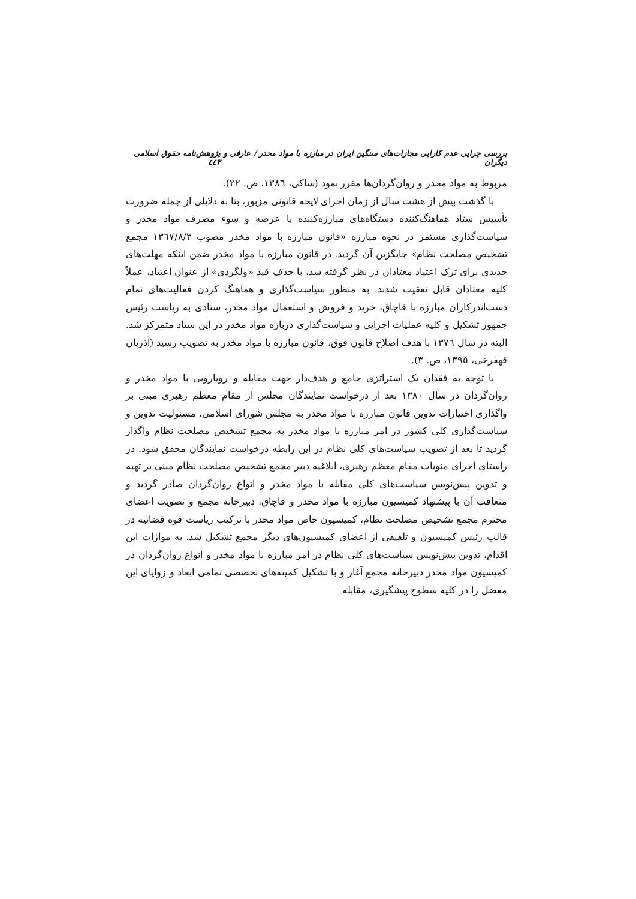بررسی چرایی عدم کارایی مجازات‌های سنگین ایران در مبارزه با مواد مخدر / عارفی و دیگران پژوهش‌نامه حقوق اسلامی ٤٤٣
مربوط به مواد مخدر و روان‌گردان‌ها مقرر نمود (ساکی، ١٣٨٦، ص. ٢٢).
با گذشت بیش از هشت سال از زمان اجرای لایحه قانونی مزبور، بنا به دلایلی از جمله ضرورت تأسیس ستاد هماهنگ‌کننده دستگاه‌های مبارزه‌کننده با عرضه و سوء مصرف مواد مخدر و سیاست‌گذاری مستمر در نحوه مبارزه «قانون مبارزه با مواد مخدر مصوب ١٣٦٧/٨/٣ مجمع تشخیص مصلحت نظام» جایگزین آن گردید. در قانون مبارزه با مواد مخدر ضمن اینکه مهلت‌های جدیدی برای ترک اعتیاد معتادان در نظر گرفته شد، با حذف قید «ولگردی» از عنوان اعتیاد، عملاً کلیه معتادان قابل تعقیب شدند. به منظور سیاست‌گذاری و هماهنگ کردن فعالیت‌های تمام دست‌اندرکاران مبارزه با قاچاق، خرید و فروش و استعمال مواد مخدر، ستادی به ریاست رئیس جمهور تشکیل و کلیه عملیات اجرایی و سیاست‌گذاری درباره مواد مخدر در این ستاد متمرکز شد. البته در سال ١٣٧٦ با هدف اصلاح قانون فوق، قانون مبارزه با مواد مخدر به تصویب رسید (آذریان قهفرخی، ١٣٩٥، ص. ٣).
با توجه به فقدان یک استراتژی جامع و هدف‌دار جهت مقابله و رویارویی با مواد مخدر و روان‌گردان در سال ١٣٨٠ بعد از درخواست نمایندگان مجلس از مقام معظم رهبری مبنی بر واگذاری اختیارات تدوین قانون مبارزه با مواد مخدر به مجلس شورای اسلامی، مسئولیت تدوین و سیاست‌گذاری کلی کشور در امر مبارزه با مواد مخدر به مجمع تشخیص مصلحت نظام واگذار گردید تا بعد از تصویب سیاست‌های کلی نظام در این رابطه درخواست نمایندگان محقق شود. در راستای اجرای منویات مقام معظم رهبری، ابلاغیه دبیر مجمع تشخیص مصلحت نظام مبنی بر تهیه و تدوین پیش‌نویس سیاست‌های کلی مقابله با مواد مخدر و انواع روان‌گردان صادر گردید و متعاقب آن با پیشنهاد کمیسیون مبارزه با مواد مخدر و قاچاق، دبیرخانه مجمع و تصویب اعضای محترم مجمع تشخیص مصلحت نظام، کمیسیون خاص مواد مخدر با ترکیب ریاست قوه قضائیه در قالب رئیس کمیسیون و تلفیقی از اعضای کمیسیون‌های دیگر مجمع تشکیل شد. به موازات این اقدام، تدوین پیش‌نویس سیاست‌های کلی نظام در امر مبارزه با مواد مخدر و انواع روان‌گردان در کمیسیون مواد مخدر دبیرخانه مجمع آغاز و با تشکیل کمیته‌های تخصصی تمامی ابعاد و زوایای این معضل را در کلیه سطوح پیشگیری، مقابله